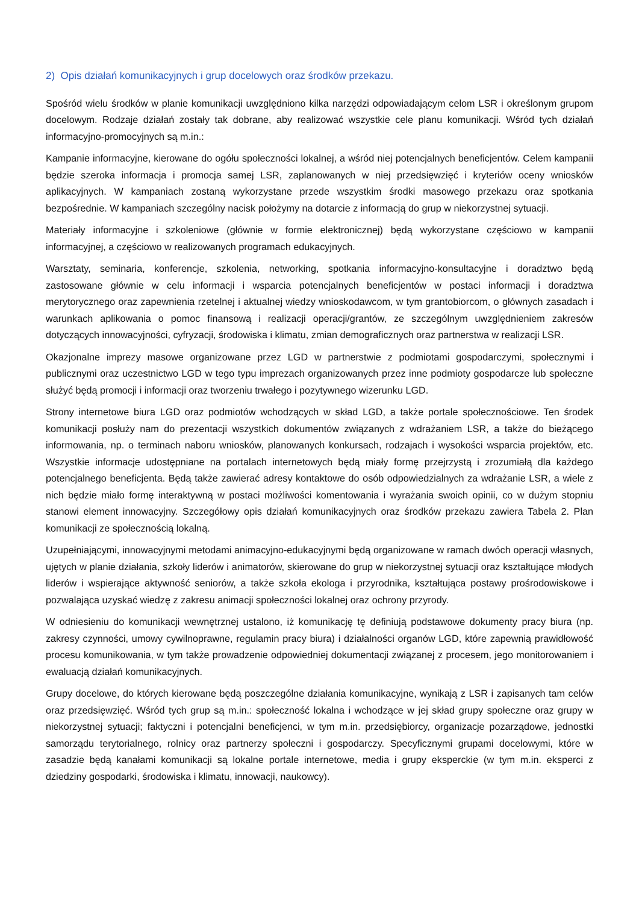2) Opis działań komunikacyjnych i grup docelowych oraz środków przekazu.
Spośród wielu środków w planie komunikacji uwzględniono kilka narzędzi odpowiadającym celom LSR i określonym grupom docelowym. Rodzaje działań zostały tak dobrane, aby realizować wszystkie cele planu komunikacji. Wśród tych działań informacyjno-promocyjnych są m.in.:
Kampanie informacyjne, kierowane do ogółu społeczności lokalnej, a wśród niej potencjalnych beneficjentów. Celem kampanii będzie szeroka informacja i promocja samej LSR, zaplanowanych w niej przedsięwzięć i kryteriów oceny wniosków aplikacyjnych. W kampaniach zostaną wykorzystane przede wszystkim środki masowego przekazu oraz spotkania bezpośrednie. W kampaniach szczególny nacisk położymy na dotarcie z informacją do grup w niekorzystnej sytuacji.
Materiały informacyjne i szkoleniowe (głównie w formie elektronicznej) będą wykorzystane częściowo w kampanii informacyjnej, a częściowo w realizowanych programach edukacyjnych.
Warsztaty, seminaria, konferencje, szkolenia, networking, spotkania informacyjno-konsultacyjne i doradztwo będą zastosowane głównie w celu informacji i wsparcia potencjalnych beneficjentów w postaci informacji i doradztwa merytorycznego oraz zapewnienia rzetelnej i aktualnej wiedzy wnioskodawcom, w tym grantobiorcom, o głównych zasadach i warunkach aplikowania o pomoc finansową i realizacji operacji/grantów, ze szczególnym uwzględnieniem zakresów dotyczących innowacyjności, cyfryzacji, środowiska i klimatu, zmian demograficznych oraz partnerstwa w realizacji LSR.
Okazjonalne imprezy masowe organizowane przez LGD w partnerstwie z podmiotami gospodarczymi, społecznymi i publicznymi oraz uczestnictwo LGD w tego typu imprezach organizowanych przez inne podmioty gospodarcze lub społeczne służyć będą promocji i informacji oraz tworzeniu trwałego i pozytywnego wizerunku LGD.
Strony internetowe biura LGD oraz podmiotów wchodzących w skład LGD, a także portale społecznościowe. Ten środek komunikacji posłuży nam do prezentacji wszystkich dokumentów związanych z wdrażaniem LSR, a także do bieżącego informowania, np. o terminach naboru wniosków, planowanych konkursach, rodzajach i wysokości wsparcia projektów, etc. Wszystkie informacje udostępniane na portalach internetowych będą miały formę przejrzystą i zrozumiałą dla każdego potencjalnego beneficjenta. Będą także zawierać adresy kontaktowe do osób odpowiedzialnych za wdrażanie LSR, a wiele z nich będzie miało formę interaktywną w postaci możliwości komentowania i wyrażania swoich opinii, co w dużym stopniu stanowi element innowacyjny. Szczegółowy opis działań komunikacyjnych oraz środków przekazu zawiera Tabela 2. Plan komunikacji ze społecznością lokalną.
Uzupełniającymi, innowacyjnymi metodami animacyjno-edukacyjnymi będą organizowane w ramach dwóch operacji własnych, ujętych w planie działania, szkoły liderów i animatorów, skierowane do grup w niekorzystnej sytuacji oraz kształtujące młodych liderów i wspierające aktywność seniorów, a także szkoła ekologa i przyrodnika, kształtująca postawy prośrodowiskowe i pozwalająca uzyskać wiedzę z zakresu animacji społeczności lokalnej oraz ochrony przyrody.
W odniesieniu do komunikacji wewnętrznej ustalono, iż komunikację tę definiują podstawowe dokumenty pracy biura (np. zakresy czynności, umowy cywilnoprawne, regulamin pracy biura) i działalności organów LGD, które zapewnią prawidłowość procesu komunikowania, w tym także prowadzenie odpowiedniej dokumentacji związanej z procesem, jego monitorowaniem i ewaluacją działań komunikacyjnych.
Grupy docelowe, do których kierowane będą poszczególne działania komunikacyjne, wynikają z LSR i zapisanych tam celów oraz przedsięwzięć. Wśród tych grup są m.in.: społeczność lokalna i wchodzące w jej skład grupy społeczne oraz grupy w niekorzystnej sytuacji; faktyczni i potencjalni beneficjenci, w tym m.in. przedsiębiorcy, organizacje pozarządowe, jednostki samorządu terytorialnego, rolnicy oraz partnerzy społeczni i gospodarczy. Specyficznymi grupami docelowymi, które w zasadzie będą kanałami komunikacji są lokalne portale internetowe, media i grupy eksperckie (w tym m.in. eksperci z dziedziny gospodarki, środowiska i klimatu, innowacji, naukowcy).